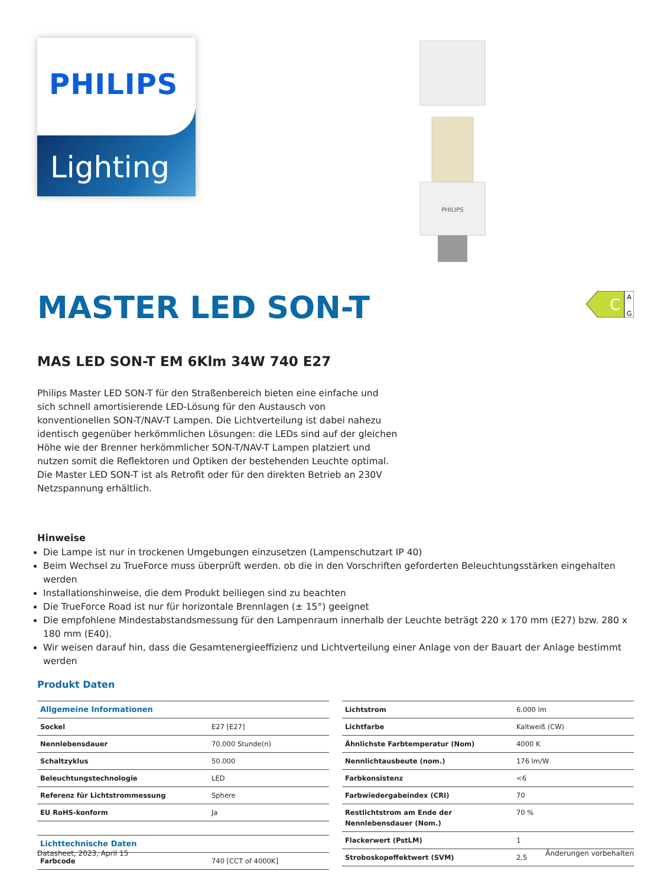PHILIPS
Lighting
PHILIPS
C
A
G
MASTER LED SON-T
MAS LED SON-T EM 6Klm 34W 740 E27
Philips Master LED SON-T für den Straßenbereich bieten eine einfache und sich schnell amortisierende LED-Lösung für den Austausch von konventionellen SON-T/NAV-T Lampen. Die Lichtverteilung ist dabei nahezu identisch gegenüber herkömmlichen Lösungen: die LEDs sind auf der gleichen Höhe wie der Brenner herkömmlicher SON-T/NAV-T Lampen platziert und nutzen somit die Reflektoren und Optiken der bestehenden Leuchte optimal. Die Master LED SON-T ist als Retrofit oder für den direkten Betrieb an 230V Netzspannung erhältlich.
Hinweise
Die Lampe ist nur in trockenen Umgebungen einzusetzen (Lampenschutzart IP 40)
Beim Wechsel zu TrueForce muss überprüft werden. ob die in den Vorschriften geforderten Beleuchtungsstärken eingehalten werden
Installationshinweise, die dem Produkt beiliegen sind zu beachten
Die TrueForce Road ist nur für horizontale Brennlagen (± 15°) geeignet
Die empfohlene Mindestabstandsmessung für den Lampenraum innerhalb der Leuchte beträgt 220 x 170 mm (E27) bzw. 280 x 180 mm (E40).
Wir weisen darauf hin, dass die Gesamtenergieeffizienz und Lichtverteilung einer Anlage von der Bauart der Anlage bestimmt werden
Produkt Daten
| Allgemeine Informationen | |
| --- | --- |
| Sockel | E27 [E27] |
| Nennlebensdauer | 70.000 Stunde(n) |
| Schaltzyklus | 50.000 |
| Beleuchtungstechnologie | LED |
| Referenz für Lichtstrommessung | Sphere |
| EU RoHS-konform | Ja |
| Lichttechnische Daten | |
| Farbcode | 740 [CCT of 4000K] |
| Lichtstrom | 6.000 lm |
| Lichtfarbe | Kaltweiß (CW) |
| Ähnlichste Farbtemperatur (Nom) | 4000 K |
| Nennlichtausbeute (nom.) | 176 lm/W |
| Farbkonsistenz | <6 |
| Farbwiedergabeindex (CRI) | 70 |
| Restlichtstrom am Ende der Nennlebensdauer (Nom.) | 70 % |
| Flackerwert (PstLM) | 1 |
| Stroboskopeffektwert (SVM) | 2,5 |
Datasheet, 2023, April 15 Änderungen vorbehalten